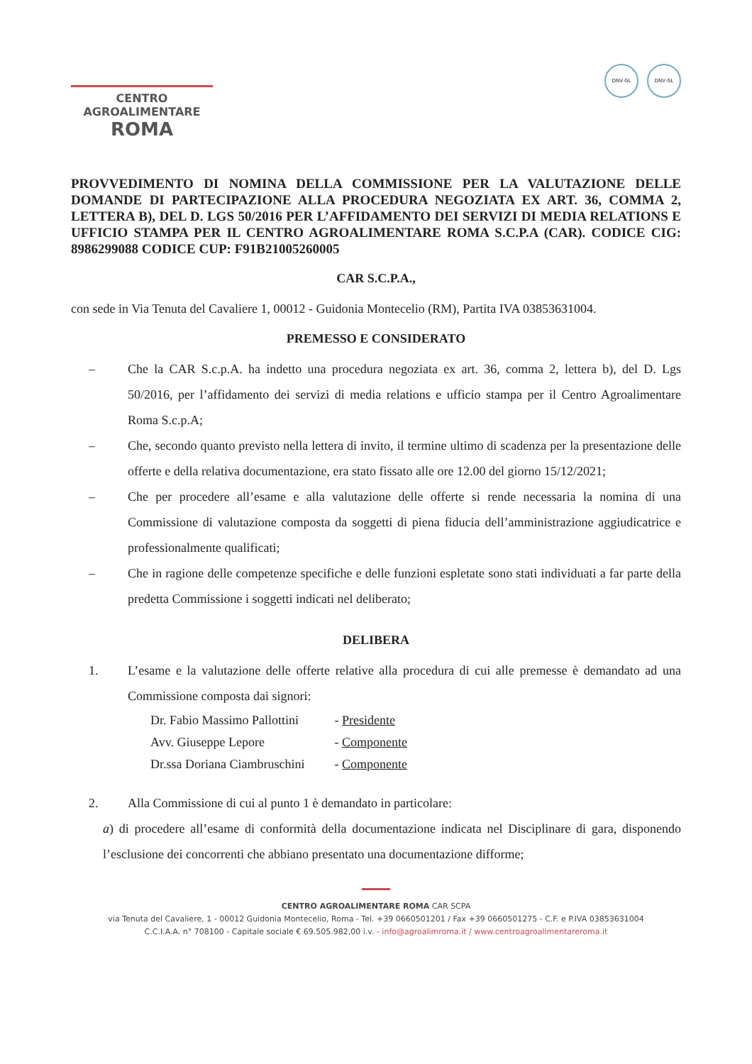CENTRO
AGROALIMENTARE
ROMA
DNV·GL DNV·GL
PROVVEDIMENTO DI NOMINA DELLA COMMISSIONE PER LA VALUTAZIONE DELLE DOMANDE DI PARTECIPAZIONE ALLA PROCEDURA NEGOZIATA EX ART. 36, COMMA 2, LETTERA B), DEL D. LGS 50/2016 PER L’AFFIDAMENTO DEI SERVIZI DI MEDIA RELATIONS E UFFICIO STAMPA PER IL CENTRO AGROALIMENTARE ROMA S.C.P.A (CAR). CODICE CIG: 8986299088 CODICE CUP: F91B21005260005
CAR S.C.P.A.,
con sede in Via Tenuta del Cavaliere 1, 00012 - Guidonia Montecelio (RM), Partita IVA 03853631004.
PREMESSO E CONSIDERATO
– Che la CAR S.c.p.A. ha indetto una procedura negoziata ex art. 36, comma 2, lettera b), del D. Lgs 50/2016, per l’affidamento dei servizi di media relations e ufficio stampa per il Centro Agroalimentare Roma S.c.p.A;
– Che, secondo quanto previsto nella lettera di invito, il termine ultimo di scadenza per la presentazione delle offerte e della relativa documentazione, era stato fissato alle ore 12.00 del giorno 15/12/2021;
– Che per procedere all’esame e alla valutazione delle offerte si rende necessaria la nomina di una Commissione di valutazione composta da soggetti di piena fiducia dell’amministrazione aggiudicatrice e professionalmente qualificati;
– Che in ragione delle competenze specifiche e delle funzioni espletate sono stati individuati a far parte della predetta Commissione i soggetti indicati nel deliberato;
DELIBERA
1. L’esame e la valutazione delle offerte relative alla procedura di cui alle premesse è demandato ad una Commissione composta dai signori:
| Dr. Fabio Massimo Pallottini | - Presidente |
| Avv. Giuseppe Lepore | - Componente |
| Dr.ssa Doriana Ciambruschini | - Componente |
2. Alla Commissione di cui al punto 1 è demandato in particolare:
a) di procedere all’esame di conformità della documentazione indicata nel Disciplinare di gara, disponendo l’esclusione dei concorrenti che abbiano presentato una documentazione difforme;
CENTRO AGROALIMENTARE ROMA CAR SCPA
via Tenuta del Cavaliere, 1 - 00012 Guidonia Montecelio, Roma - Tel. +39 0660501201 / Fax +39 0660501275 - C.F. e P.IVA 03853631004
C.C.I.A.A. n° 708100 - Capitale sociale € 69.505.982,00 i.v. - info@agroalimroma.it / www.centroagroalimentareroma.it